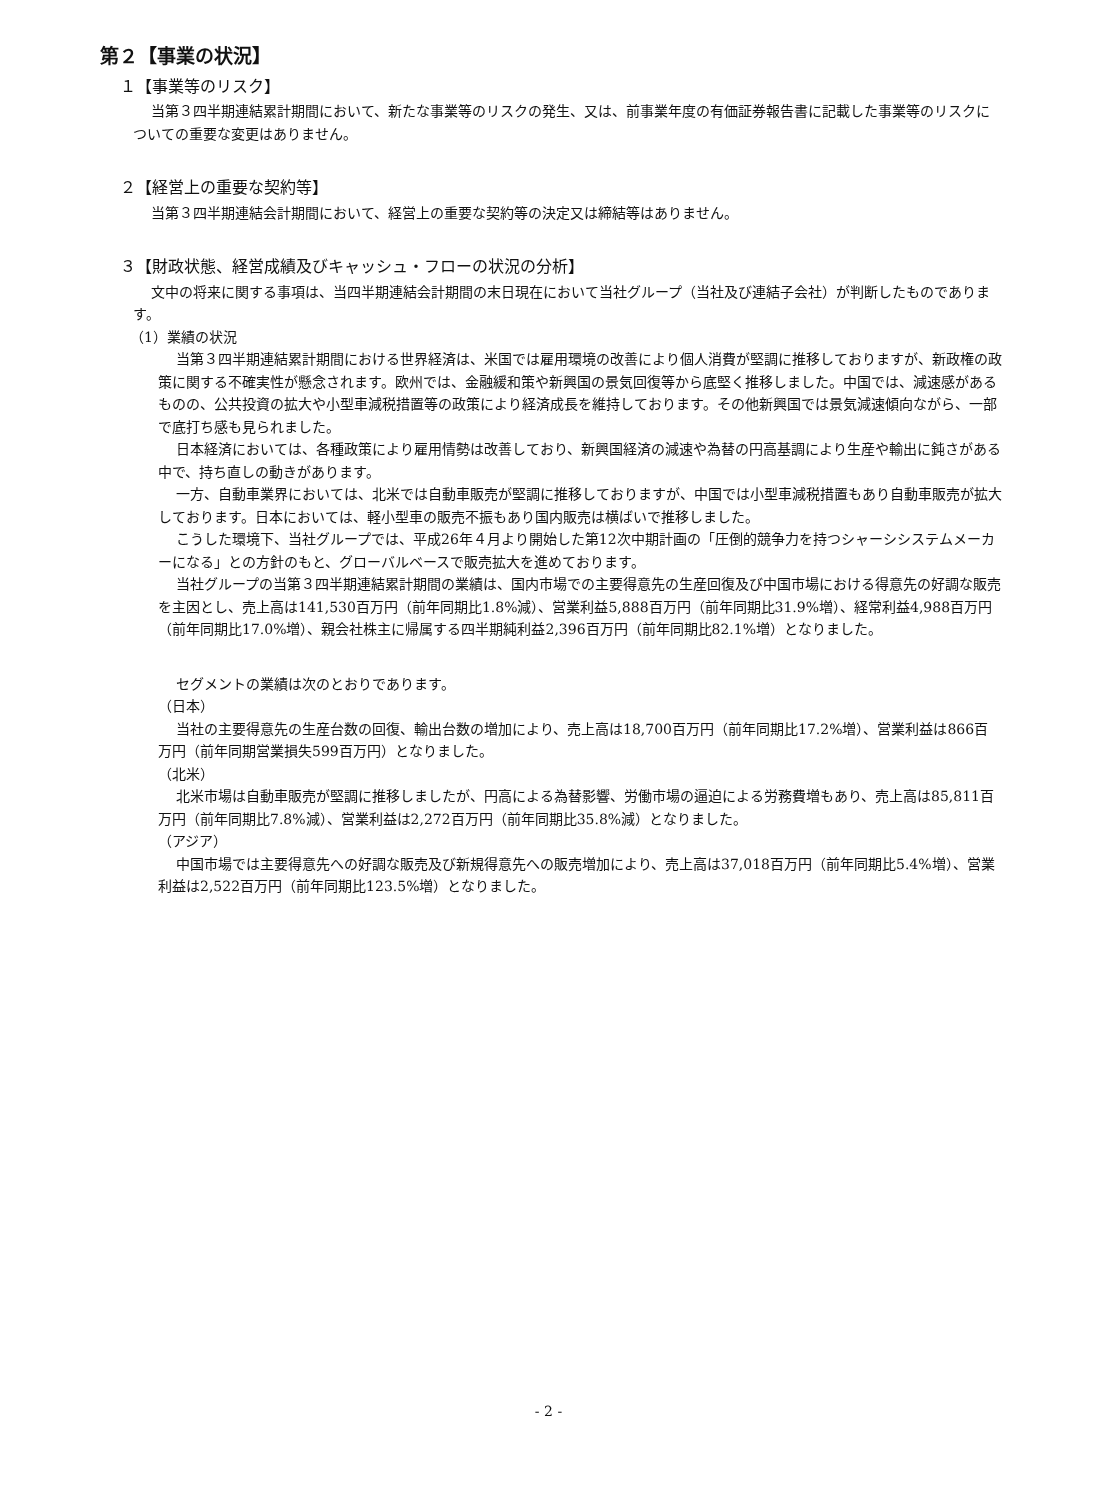第２【事業の状況】
１【事業等のリスク】
当第３四半期連結累計期間において、新たな事業等のリスクの発生、又は、前事業年度の有価証券報告書に記載した事業等のリスクについての重要な変更はありません。
２【経営上の重要な契約等】
当第３四半期連結会計期間において、経営上の重要な契約等の決定又は締結等はありません。
３【財政状態、経営成績及びキャッシュ・フローの状況の分析】
文中の将来に関する事項は、当四半期連結会計期間の末日現在において当社グループ（当社及び連結子会社）が判断したものであります。
（1）業績の状況
当第３四半期連結累計期間における世界経済は、米国では雇用環境の改善により個人消費が堅調に推移しておりますが、新政権の政策に関する不確実性が懸念されます。欧州では、金融緩和策や新興国の景気回復等から底堅く推移しました。中国では、減速感があるものの、公共投資の拡大や小型車減税措置等の政策により経済成長を維持しております。その他新興国では景気減速傾向ながら、一部で底打ち感も見られました。
日本経済においては、各種政策により雇用情勢は改善しており、新興国経済の減速や為替の円高基調により生産や輸出に鈍さがある中で、持ち直しの動きがあります。
一方、自動車業界においては、北米では自動車販売が堅調に推移しておりますが、中国では小型車減税措置もあり自動車販売が拡大しております。日本においては、軽小型車の販売不振もあり国内販売は横ばいで推移しました。
こうした環境下、当社グループでは、平成26年４月より開始した第12次中期計画の「圧倒的競争力を持つシャーシシステムメーカーになる」との方針のもと、グローバルベースで販売拡大を進めております。
当社グループの当第３四半期連結累計期間の業績は、国内市場での主要得意先の生産回復及び中国市場における得意先の好調な販売を主因とし、売上高は141,530百万円（前年同期比1.8%減）、営業利益5,888百万円（前年同期比31.9%増）、経常利益4,988百万円（前年同期比17.0%増）、親会社株主に帰属する四半期純利益2,396百万円（前年同期比82.1%増）となりました。
セグメントの業績は次のとおりであります。
（日本）
当社の主要得意先の生産台数の回復、輸出台数の増加により、売上高は18,700百万円（前年同期比17.2%増）、営業利益は866百万円（前年同期営業損失599百万円）となりました。
（北米）
北米市場は自動車販売が堅調に推移しましたが、円高による為替影響、労働市場の逼迫による労務費増もあり、売上高は85,811百万円（前年同期比7.8%減）、営業利益は2,272百万円（前年同期比35.8%減）となりました。
（アジア）
中国市場では主要得意先への好調な販売及び新規得意先への販売増加により、売上高は37,018百万円（前年同期比5.4%増）、営業利益は2,522百万円（前年同期比123.5%増）となりました。
- 2 -